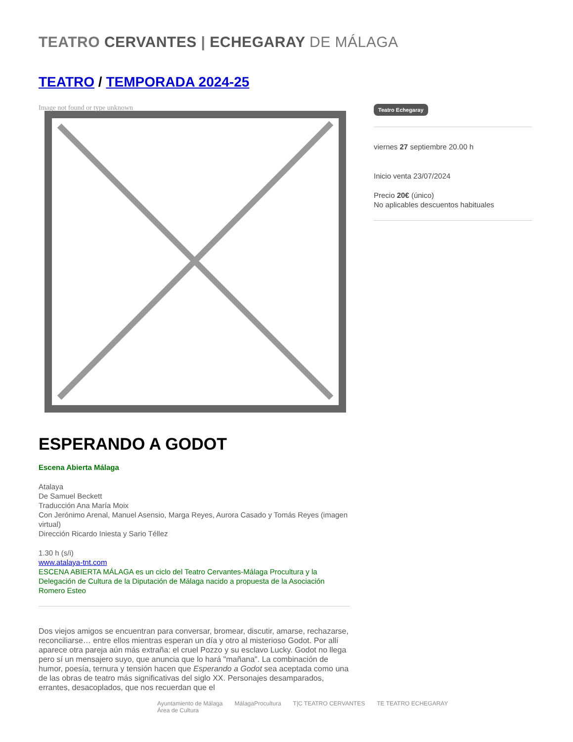TEATRO CERVANTES | ECHEGARAY DE MÁLAGA
TEATRO / TEMPORADA 2024-25
Image not found or type unknown
ESPERANDO A GODOT
Escena Abierta Málaga
Atalaya
De Samuel Beckett
Traducción Ana María Moix
Con Jerónimo Arenal, Manuel Asensio, Marga Reyes, Aurora Casado y Tomás Reyes (imagen virtual)
Dirección Ricardo Iniesta y Sario Téllez
1.30 h (s/i)
www.atalaya-tnt.com
ESCENA ABIERTA MÁLAGA es un ciclo del Teatro Cervantes-Málaga Procultura y la Delegación de Cultura de la Diputación de Málaga nacido a propuesta de la Asociación Romero Esteo
Dos viejos amigos se encuentran para conversar, bromear, discutir, amarse, rechazarse, reconciliarse… entre ellos mientras esperan un día y otro al misterioso Godot. Por allí aparece otra pareja aún más extraña: el cruel Pozzo y su esclavo Lucky. Godot no llega pero sí un mensajero suyo, que anuncia que lo hará "mañana". La combinación de humor, poesía, ternura y tensión hacen que Esperando a Godot sea aceptada como una de las obras de teatro más significativas del siglo XX. Personajes desamparados, errantes, desacoplados, que nos recuerdan que el
Teatro Echegaray
viernes 27 septiembre 20.00 h
Inicio venta 23/07/2024
Precio 20€ (único)
No aplicables descuentos habituales
Ayuntamiento de Málaga
Área de Cultura MálagaProcultura T|C TEATRO CERVANTES TE TEATRO ECHEGARAY